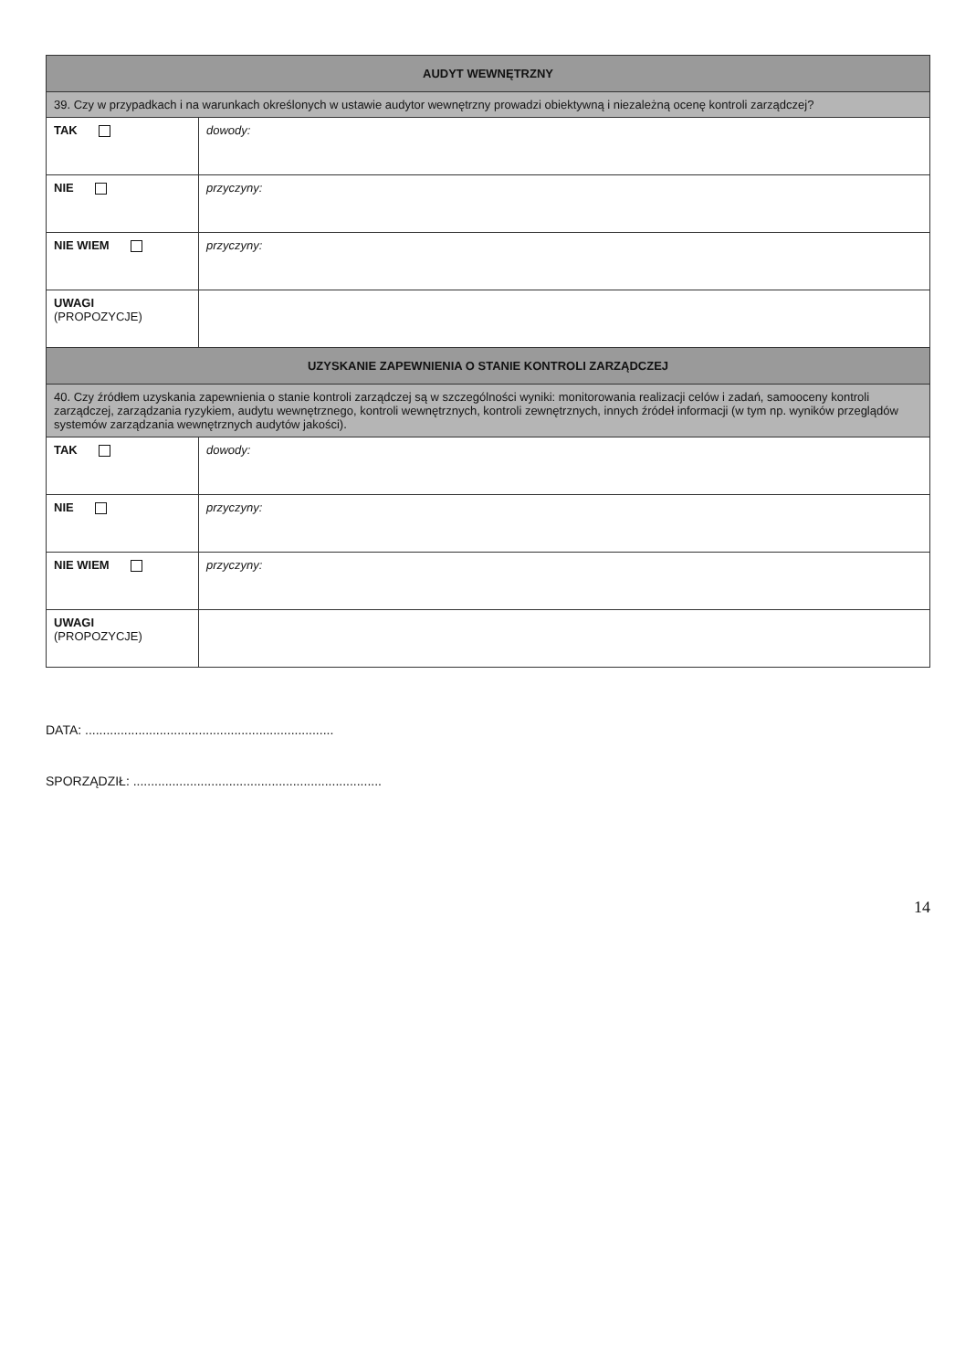| AUDYT WEWNĘTRZNY | |
| --- | --- |
| 39. Czy w przypadkach i na warunkach określonych w ustawie audytor wewnętrzny prowadzi obiektywną i niezależną ocenę kontroli zarządczej? | |
| TAK | dowody: |
| NIE | przyczyny: |
| NIE WIEM | przyczyny: |
| UWAGI (PROPOZYCJE) | |
| UZYSKANIE ZAPEWNIENIA O STANIE KONTROLI ZARZĄDCZEJ | |
| 40. Czy źródłem uzyskania zapewnienia o stanie kontroli zarządczej są w szczególności wyniki: monitorowania realizacji celów i zadań, samooceny kontroli zarządczej, zarządzania ryzykiem, audytu wewnętrznego, kontroli wewnętrznych, kontroli zewnętrznych, innych źródeł informacji (w tym np. wyników przeglądów systemów zarządzania wewnętrznych audytów jakości). | |
| TAK | dowody: |
| NIE | przyczyny: |
| NIE WIEM | przyczyny: |
| UWAGI (PROPOZYCJE) | |
DATA: ......................................................................
SPORZĄDZIŁ: ......................................................................
14